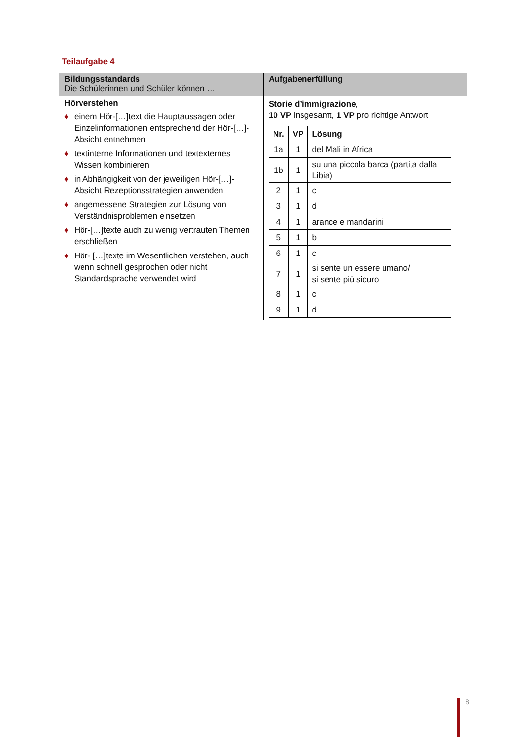Teilaufgabe 4
| Bildungsstandards Die Schülerinnen und Schüler können … | Aufgabenerfüllung |
| --- | --- |
| Hörverstehen ♦ einem Hör-[…]text die Hauptaussagen oder Einzelinformationen entsprechend der Hör-[…]-Absicht entnehmen ♦ textinterne Informationen und textexternes Wissen kombinieren ♦ in Abhängigkeit von der jeweiligen Hör-[…]-Absicht Rezeptionsstrategien anwenden ♦ angemessene Strategien zur Lösung von Verständnisproblemen einsetzen ♦ Hör-[…]texte auch zu wenig vertrauten Themen erschließen ♦ Hör- […]texte im Wesentlichen verstehen, auch wenn schnell gesprochen oder nicht Standardsprache verwendet wird | Storie d’immigrazione , 10 VP insgesamt, 1 VP pro richtige Antwort / Nr. / VP / Lösung / / --- / --- / --- / / 1a / 1 / del Mali in Africa / / 1b / 1 / su una piccola barca (partita dalla Libia) / / 2 / 1 / c / / 3 / 1 / d / / 4 / 1 / arance e mandarini / / 5 / 1 / b / / 6 / 1 / c / / 7 / 1 / si sente un essere umano/ si sente più sicuro / / 8 / 1 / c / / 9 / 1 / d / |
8